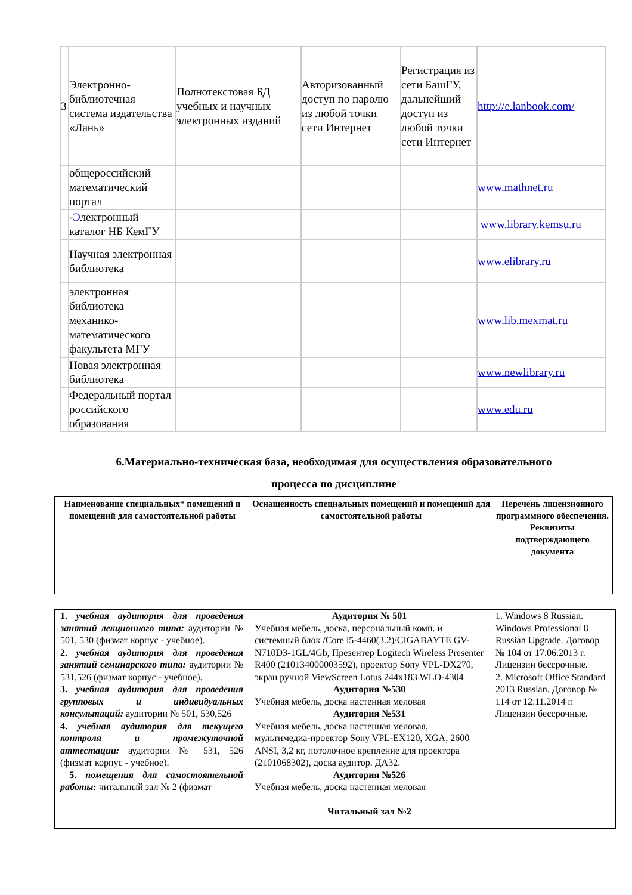| 3 | Электронно-библиотечная система издательства «Лань» | Полнотекстовая БД учебных и научных электронных изданий | Авторизованный доступ по паролю из любой точки сети Интернет | Регистрация из сети БашГУ, дальнейший доступ из любой точки сети Интернет | http://e.lanbook.com/ |
| | общероссийский математический портал | | | | www.mathnet.ru |
| | - Э лектронный каталог НБ КемГУ | | | | www.library.kemsu.ru |
| | Научная электронная библиотека | | | | www.elibrary.ru |
| | электронная библиотека механико-математического факультета МГУ | | | | www.lib.mexmat.ru |
| | Новая электронная библиотека | | | | www.newlibrary.ru |
| | Федеральный портал российского образования | | | | www.edu.ru |
6.Материально-техническая база, необходимая для осуществления образовательного
процесса по дисциплине
| Наименование специальных* помещений и помещений для самостоятельной работы | Оснащенность специальных помещений и помещений для самостоятельной работы | Перечень лицензионного программного обеспечения. Реквизиты подтверждающего документа |
| --- | --- | --- |
| 1. учебная аудитория для проведения занятий лекционного типа: аудитории № 501, 530 (физмат корпус - учебное). 2. учебная аудитория для проведения занятий семинарского типа: аудитории № 531,526 (физмат корпус - учебное). 3. учебная аудитория для проведения групповых и индивидуальных консультаций: аудитории № 501, 530,526 4. учебная аудитория для текущего контроля и промежуточной аттестации: аудитории № 531, 526 (физмат корпус - учебное). 5. помещения для самостоятельной работы: читальный зал № 2 (физмат | Аудитория № 501 Учебная мебель, доска, персональный комп. и системный блок /Core i5-4460(3.2)/CIGABAYTE GV-N710D3-1GL/4Gb, Презентер Logitech Wireless Presenter R400 (210134000003592), проектор Sony VPL-DX270, экран ручной ViewScreen Lotus 244x183 WLO-4304 Аудитория №530 Учебная мебель, доска настенная меловая Аудитория №531 Учебная мебель, доска настенная меловая, мультимедиа-проектор Sony VPL-EX120, XGA, 2600 ANSI, 3,2 кг, потолочное крепление для проектора (2101068302), доска аудитор. ДА32. Аудитория №526 Учебная мебель, доска настенная меловая Читальный зал №2 | 1. Windows 8 Russian. Windows Professional 8 Russian Upgrade. Договор № 104 от 17.06.2013 г. Лицензии бессрочные. 2. Microsoft Office Standard 2013 Russian. Договор № 114 от 12.11.2014 г. Лицензии бессрочные. |